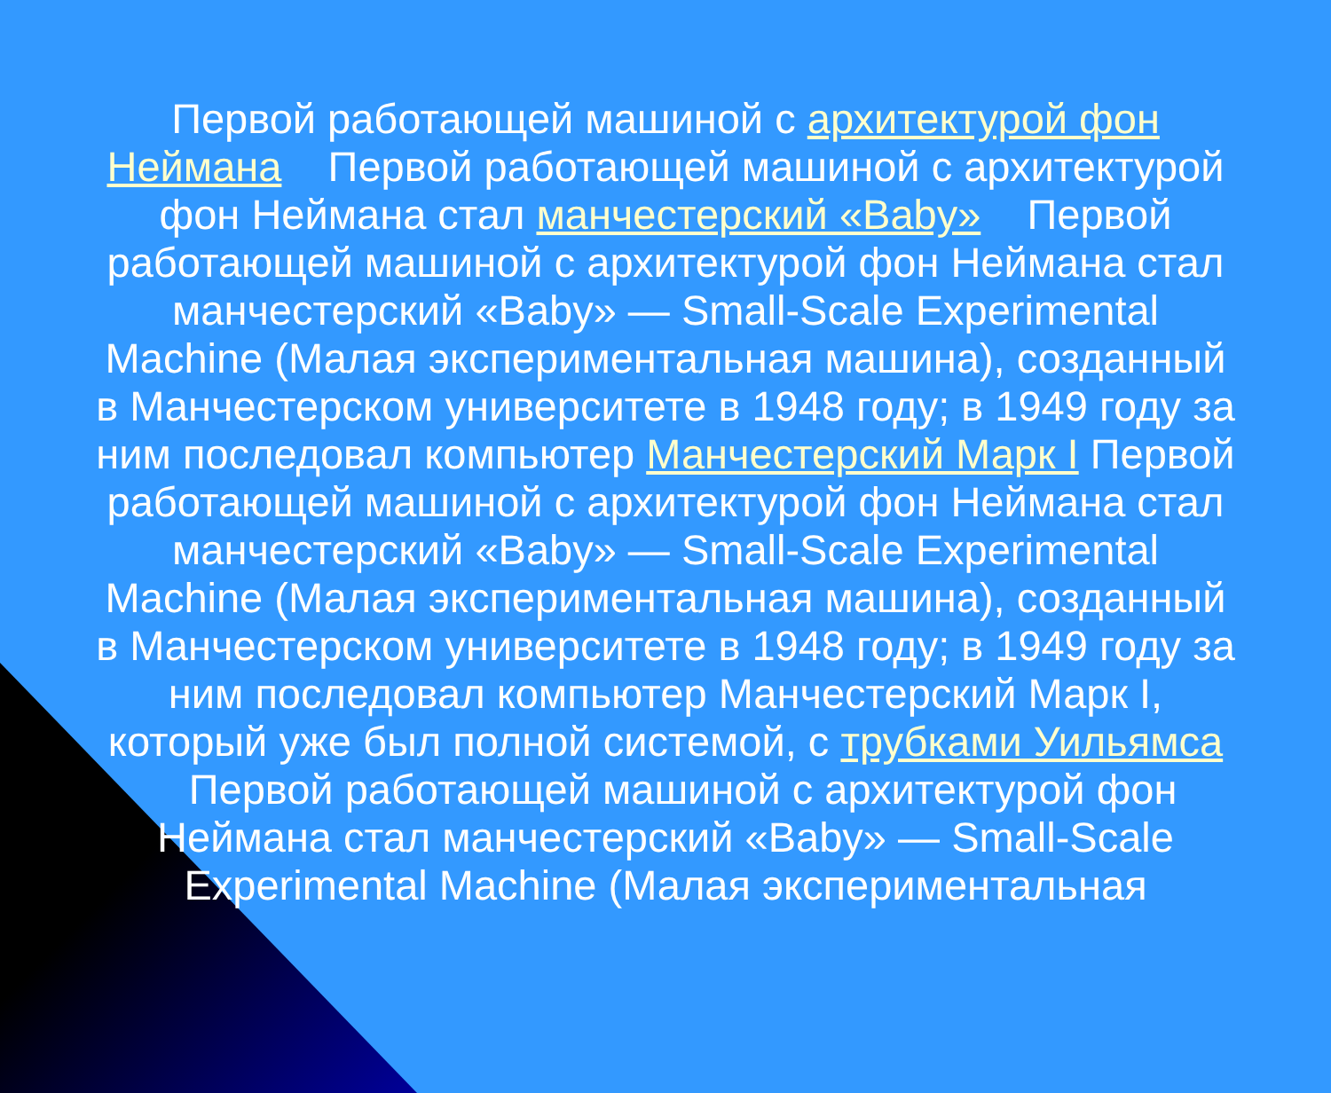Первой работающей машиной с архитектурой фон Неймана Первой работающей машиной с архитектурой фон Неймана стал манчестерский «Baby» Первой работающей машиной с архитектурой фон Неймана стал манчестерский «Baby» — Small-Scale Experimental Machine (Малая экспериментальная машина), созданный в Манчестерском университете в 1948 году; в 1949 году за ним последовал компьютер Манчестерский Марк I Первой работающей машиной с архитектурой фон Неймана стал манчестерский «Baby» — Small-Scale Experimental Machine (Малая экспериментальная машина), созданный в Манчестерском университете в 1948 году; в 1949 году за ним последовал компьютер Манчестерский Марк I, который уже был полной системой, с трубками Уильямса Первой работающей машиной с архитектурой фон Неймана стал манчестерский «Baby» — Small-Scale Experimental Machine (Малая экспериментальная